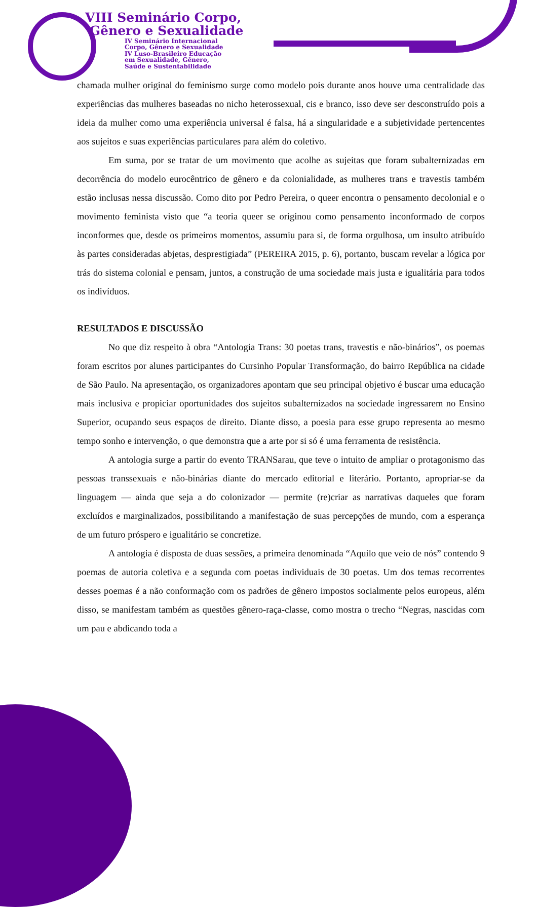VIII Seminário Corpo,
Gênero e Sexualidade
IV Seminário Internacional
Corpo, Gênero e Sexualidade
IV Luso-Brasileiro Educação
em Sexualidade, Gênero,
Saúde e Sustentabilidade
chamada mulher original do feminismo surge como modelo pois durante anos houve uma centralidade das experiências das mulheres baseadas no nicho heterossexual, cis e branco, isso deve ser desconstruído pois a ideia da mulher como uma experiência universal é falsa, há a singularidade e a subjetividade pertencentes aos sujeitos e suas experiências particulares para além do coletivo.
Em suma, por se tratar de um movimento que acolhe as sujeitas que foram subalternizadas em decorrência do modelo eurocêntrico de gênero e da colonialidade, as mulheres trans e travestis também estão inclusas nessa discussão. Como dito por Pedro Pereira, o queer encontra o pensamento decolonial e o movimento feminista visto que “a teoria queer se originou como pensamento inconformado de corpos inconformes que, desde os primeiros momentos, assumiu para si, de forma orgulhosa, um insulto atribuído às partes consideradas abjetas, desprestigiada” (PEREIRA 2015, p. 6), portanto, buscam revelar a lógica por trás do sistema colonial e pensam, juntos, a construção de uma sociedade mais justa e igualitária para todos os indivíduos.
RESULTADOS E DISCUSSÃO
No que diz respeito à obra “Antologia Trans: 30 poetas trans, travestis e não-binários”, os poemas foram escritos por alunes participantes do Cursinho Popular Transformação, do bairro República na cidade de São Paulo. Na apresentação, os organizadores apontam que seu principal objetivo é buscar uma educação mais inclusiva e propiciar oportunidades dos sujeitos subalternizados na sociedade ingressarem no Ensino Superior, ocupando seus espaços de direito. Diante disso, a poesia para esse grupo representa ao mesmo tempo sonho e intervenção, o que demonstra que a arte por si só é uma ferramenta de resistência.
A antologia surge a partir do evento TRANSarau, que teve o intuito de ampliar o protagonismo das pessoas transsexuais e não-binárias diante do mercado editorial e literário. Portanto, apropriar-se da linguagem — ainda que seja a do colonizador — permite (re)criar as narrativas daqueles que foram excluídos e marginalizados, possibilitando a manifestação de suas percepções de mundo, com a esperança de um futuro próspero e igualitário se concretize.
A antologia é disposta de duas sessões, a primeira denominada “Aquilo que veio de nós” contendo 9 poemas de autoria coletiva e a segunda com poetas individuais de 30 poetas. Um dos temas recorrentes desses poemas é a não conformação com os padrões de gênero impostos socialmente pelos europeus, além disso, se manifestam também as questões gênero-raça-classe, como mostra o trecho “Negras, nascidas com um pau e abdicando toda a